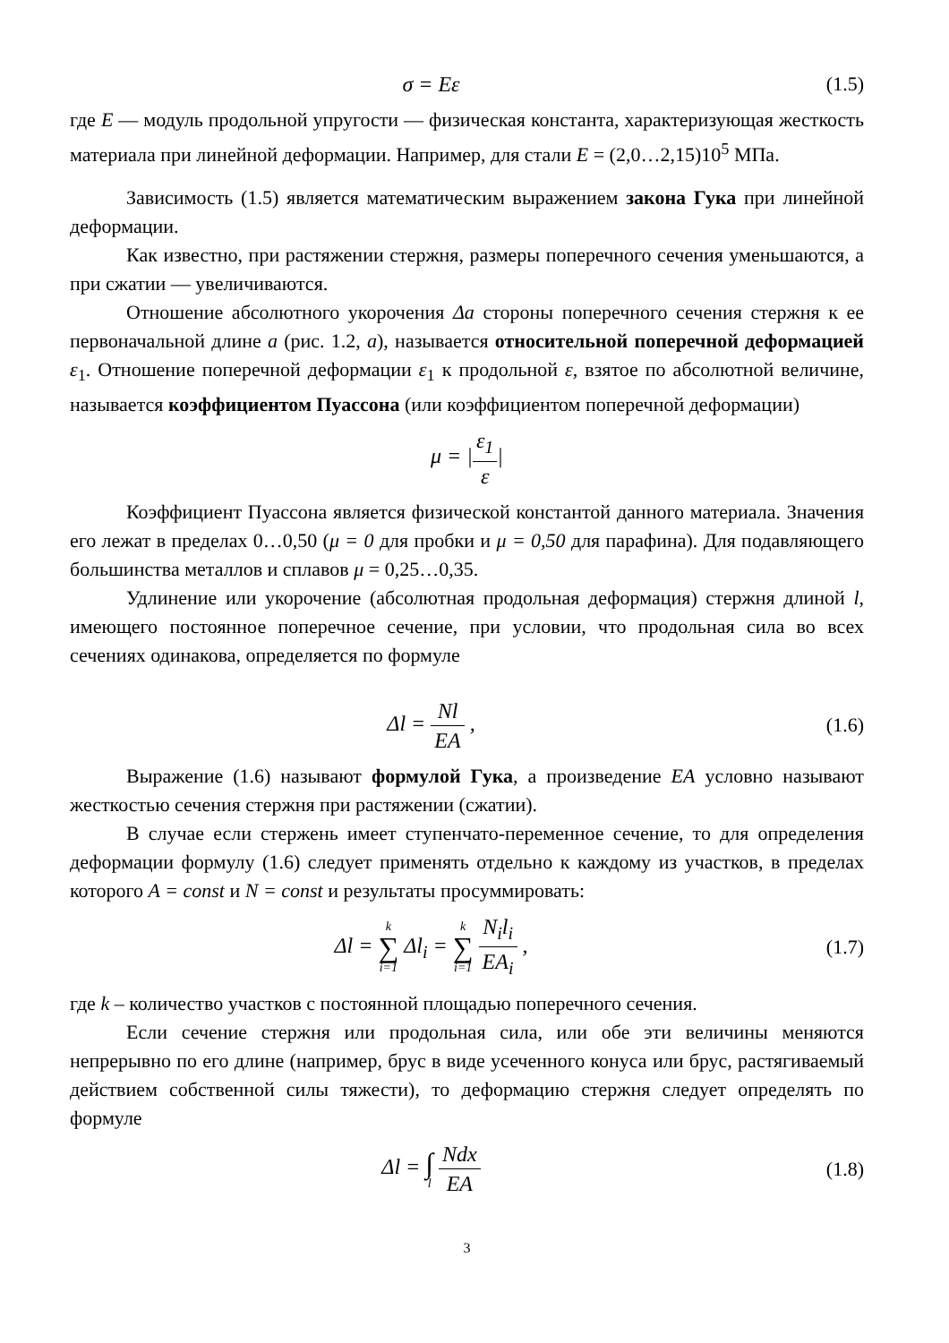σ = Eε (1.5)
где E — модуль продольной упругости — физическая константа, характеризующая жесткость материала при линейной деформации. Например, для стали E = (2,0…2,15)10<sup>5</sup> МПа.
Зависимость (1.5) является математическим выражением закона Гука при линейной деформации.
Как известно, при растяжении стержня, размеры поперечного сечения уменьшаются, а при сжатии — увеличиваются.
Отношение абсолютного укорочения Δa стороны поперечного сечения стержня к ее первоначальной длине a (рис. 1.2, а), называется относительной поперечной деформацией ε<sub>1</sub>. Отношение поперечной деформации ε<sub>1</sub> к продольной ε, взятое по абсолютной величине, называется коэффициентом Пуассона (или коэффициентом поперечной деформации)
μ = |ε<sub>1</sub> ε|
Коэффициент Пуассона является физической константой данного материала. Значения его лежат в пределах 0…0,50 (μ = 0 для пробки и μ = 0,50 для парафина). Для подавляющего большинства металлов и сплавов μ = 0,25…0,35.
Удлинение или укорочение (абсолютная продольная деформация) стержня длиной l, имеющего постоянное поперечное сечение, при условии, что продольная сила во всех сечениях одинакова, определяется по формуле
Δl = Nl EA , (1.6)
Выражение (1.6) называют формулой Гука, а произведение EA условно называют жесткостью сечения стержня при растяжении (сжатии).
В случае если стержень имеет ступенчато-переменное сечение, то для определения деформации формулу (1.6) следует применять отдельно к каждому из участков, в пределах которого A = const и N = const и результаты просуммировать:
Δl = k ∑ i=1 Δl<sub>i</sub> = k ∑ i=1 N<sub>i</sub>l<sub>i</sub> EA<sub>i</sub> ,
(1.7)
где k – количество участков с постоянной площадью поперечного сечения.
Если сечение стержня или продольная сила, или обе эти величины меняются непрерывно по его длине (например, брус в виде усеченного конуса или брус, растягиваемый действием собственной силы тяжести), то деформацию стержня следует определять по формуле
Δl = ∫ l Ndx EA (1.8)
3